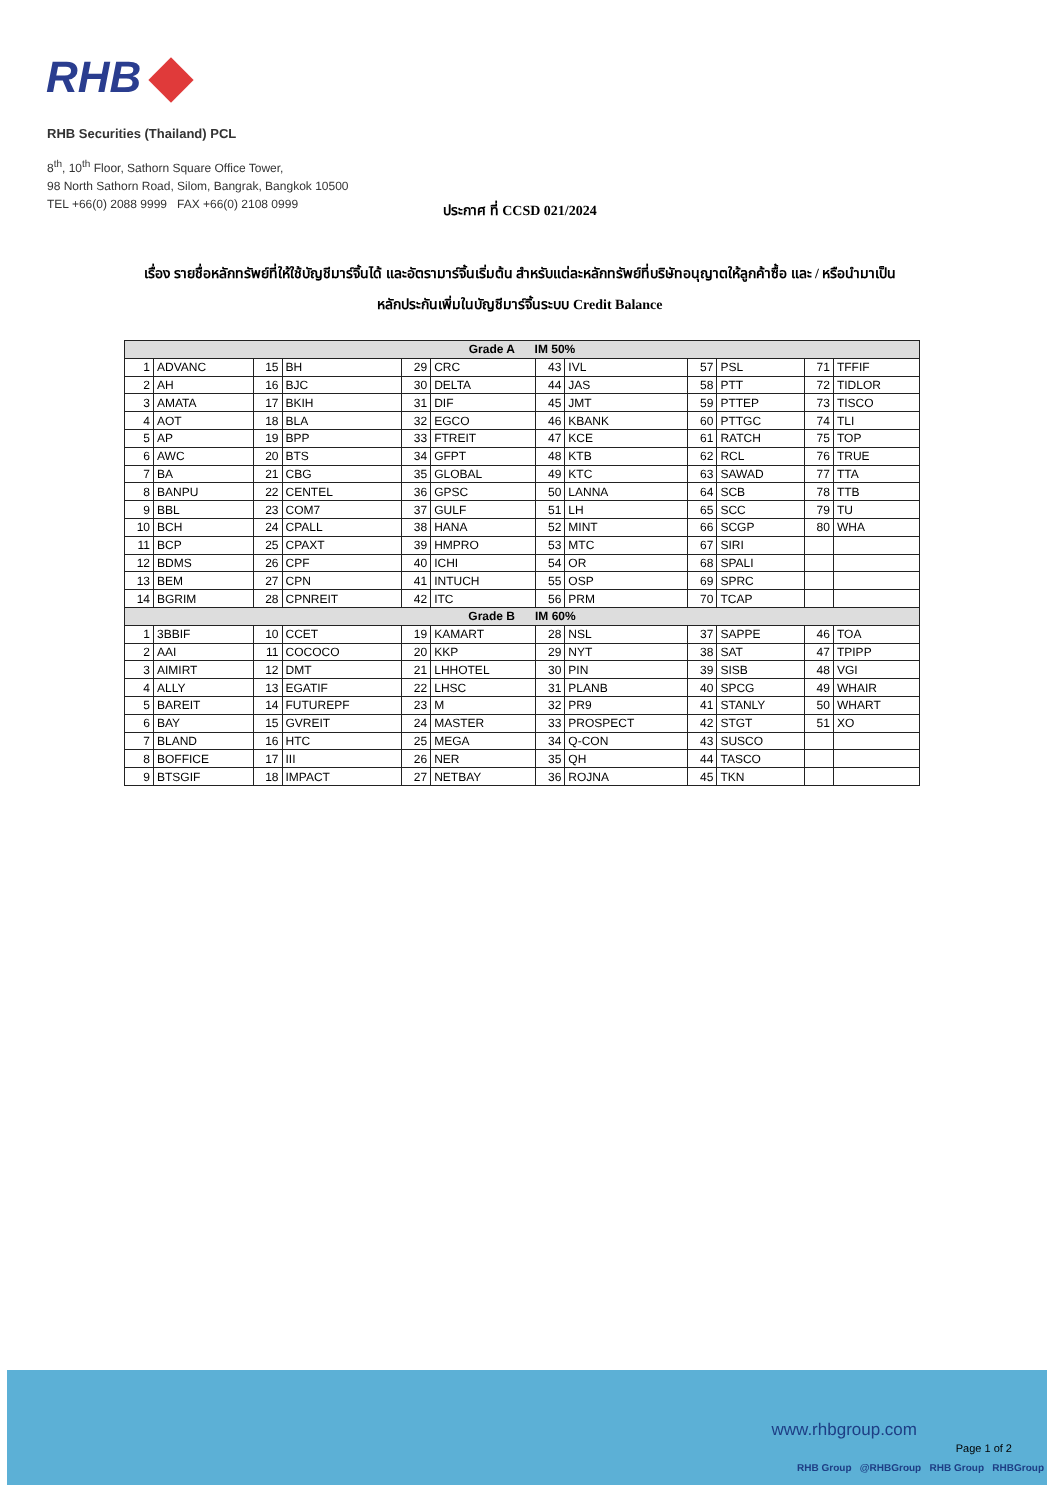RHB
RHB Securities (Thailand) PCL
8<sup>th</sup>, 10<sup>th</sup> Floor, Sathorn Square Office Tower,
98 North Sathorn Road, Silom, Bangrak, Bangkok 10500
TEL +66(0) 2088 9999 FAX +66(0) 2108 0999
ประกาศ ที่ CCSD 021/2024
เรื่อง รายชื่อหลักทรัพย์ที่ให้ใช้บัญชีมาร์จิ้นได้ และอัตรามาร์จิ้นเริ่มต้น สำหรับแต่ละหลักทรัพย์ที่บริษัทอนุญาตให้ลูกค้าซื้อ และ / หรือนำมาเป็นหลักประกันเพิ่มในบัญชีมาร์จิ้นระบบ Credit Balance
| Grade A IM 50% | | | | | | | | | | | |
| --- | --- | --- | --- | --- | --- | --- | --- | --- | --- | --- | --- |
| 1 | ADVANC | 15 | BH | 29 | CRC | 43 | IVL | 57 | PSL | 71 | TFFIF |
| 2 | AH | 16 | BJC | 30 | DELTA | 44 | JAS | 58 | PTT | 72 | TIDLOR |
| 3 | AMATA | 17 | BKIH | 31 | DIF | 45 | JMT | 59 | PTTEP | 73 | TISCO |
| 4 | AOT | 18 | BLA | 32 | EGCO | 46 | KBANK | 60 | PTTGC | 74 | TLI |
| 5 | AP | 19 | BPP | 33 | FTREIT | 47 | KCE | 61 | RATCH | 75 | TOP |
| 6 | AWC | 20 | BTS | 34 | GFPT | 48 | KTB | 62 | RCL | 76 | TRUE |
| 7 | BA | 21 | CBG | 35 | GLOBAL | 49 | KTC | 63 | SAWAD | 77 | TTA |
| 8 | BANPU | 22 | CENTEL | 36 | GPSC | 50 | LANNA | 64 | SCB | 78 | TTB |
| 9 | BBL | 23 | COM7 | 37 | GULF | 51 | LH | 65 | SCC | 79 | TU |
| 10 | BCH | 24 | CPALL | 38 | HANA | 52 | MINT | 66 | SCGP | 80 | WHA |
| 11 | BCP | 25 | CPAXT | 39 | HMPRO | 53 | MTC | 67 | SIRI | | |
| 12 | BDMS | 26 | CPF | 40 | ICHI | 54 | OR | 68 | SPALI | | |
| 13 | BEM | 27 | CPN | 41 | INTUCH | 55 | OSP | 69 | SPRC | | |
| 14 | BGRIM | 28 | CPNREIT | 42 | ITC | 56 | PRM | 70 | TCAP | | |
| Grade B IM 60% | | | | | | | | | | | |
| 1 | 3BBIF | 10 | CCET | 19 | KAMART | 28 | NSL | 37 | SAPPE | 46 | TOA |
| 2 | AAI | 11 | COCOCO | 20 | KKP | 29 | NYT | 38 | SAT | 47 | TPIPP |
| 3 | AIMIRT | 12 | DMT | 21 | LHHOTEL | 30 | PIN | 39 | SISB | 48 | VGI |
| 4 | ALLY | 13 | EGATIF | 22 | LHSC | 31 | PLANB | 40 | SPCG | 49 | WHAIR |
| 5 | BAREIT | 14 | FUTUREPF | 23 | M | 32 | PR9 | 41 | STANLY | 50 | WHART |
| 6 | BAY | 15 | GVREIT | 24 | MASTER | 33 | PROSPECT | 42 | STGT | 51 | XO |
| 7 | BLAND | 16 | HTC | 25 | MEGA | 34 | Q-CON | 43 | SUSCO | | |
| 8 | BOFFICE | 17 | III | 26 | NER | 35 | QH | 44 | TASCO | | |
| 9 | BTSGIF | 18 | IMPACT | 27 | NETBAY | 36 | ROJNA | 45 | TKN | | |
www.rhbgroup.com
Page 1 of 2
RHB Group @RHBGroup RHB Group RHBGroup